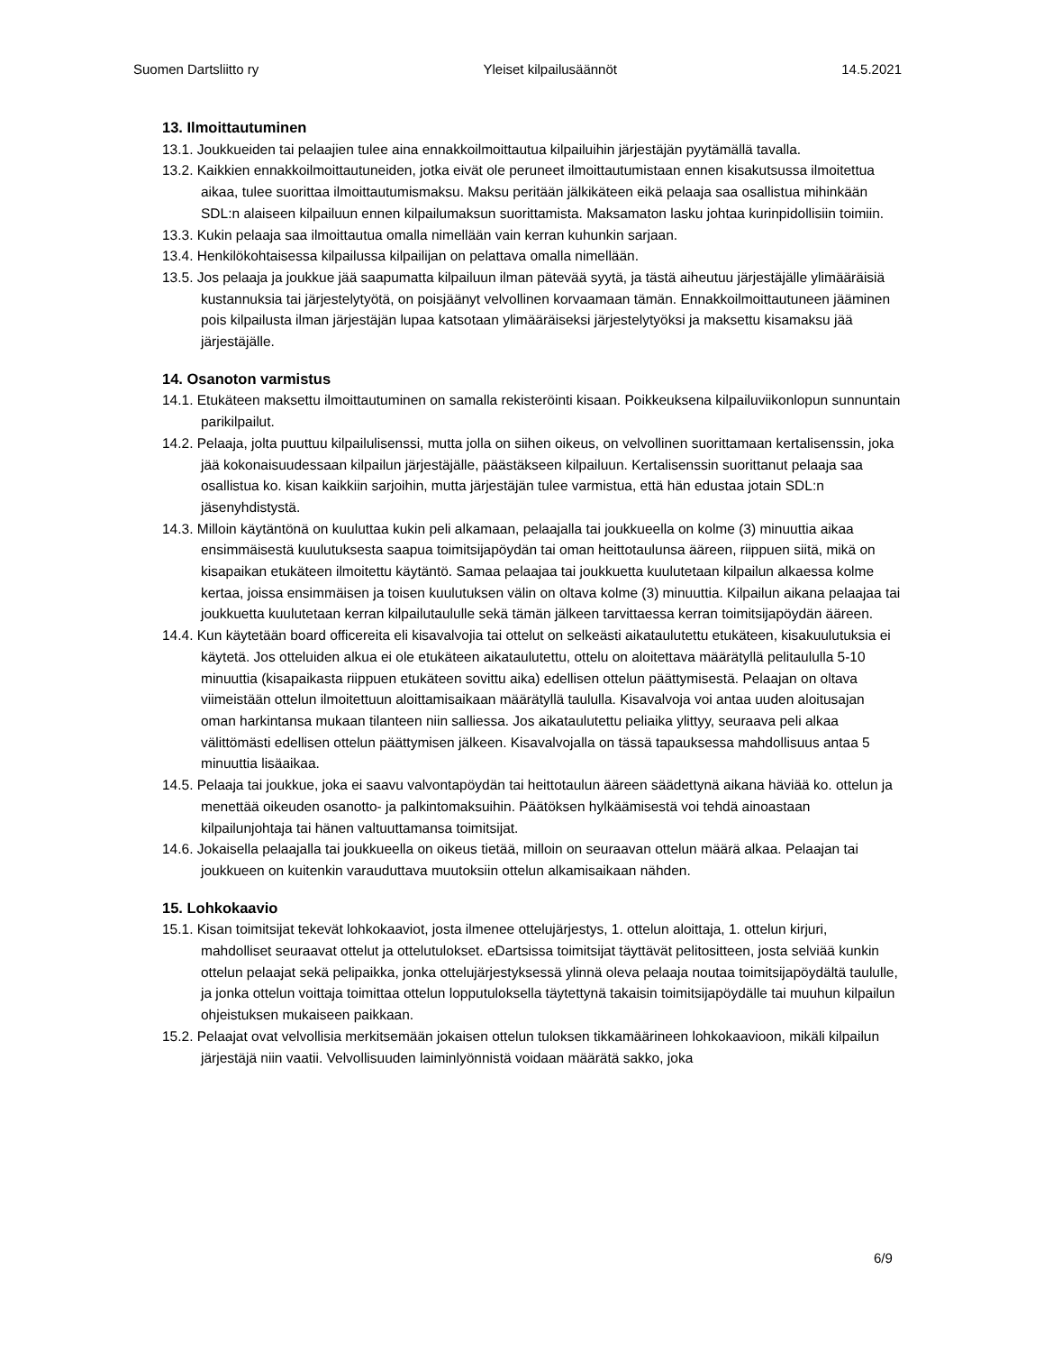Suomen Dartsliitto ry Yleiset kilpailusäännöt 14.5.2021
13. Ilmoittautuminen
13.1. Joukkueiden tai pelaajien tulee aina ennakkoilmoittautua kilpailuihin järjestäjän pyytämällä tavalla.
13.2. Kaikkien ennakkoilmoittautuneiden, jotka eivät ole peruneet ilmoittautumistaan ennen kisakutsussa ilmoitettua aikaa, tulee suorittaa ilmoittautumismaksu. Maksu peritään jälkikäteen eikä pelaaja saa osallistua mihinkään SDL:n alaiseen kilpailuun ennen kilpailumaksun suorittamista. Maksamaton lasku johtaa kurinpidollisiin toimiin.
13.3. Kukin pelaaja saa ilmoittautua omalla nimellään vain kerran kuhunkin sarjaan.
13.4. Henkilökohtaisessa kilpailussa kilpailijan on pelattava omalla nimellään.
13.5. Jos pelaaja ja joukkue jää saapumatta kilpailuun ilman pätevää syytä, ja tästä aiheutuu järjestäjälle ylimääräisiä kustannuksia tai järjestelytyötä, on poisjäänyt velvollinen korvaamaan tämän. Ennakkoilmoittautuneen jääminen pois kilpailusta ilman järjestäjän lupaa katsotaan ylimääräiseksi järjestelytyöksi ja maksettu kisamaksu jää järjestäjälle.
14. Osanoton varmistus
14.1. Etukäteen maksettu ilmoittautuminen on samalla rekisteröinti kisaan. Poikkeuksena kilpailuviikonlopun sunnuntain parikilpailut.
14.2. Pelaaja, jolta puuttuu kilpailulisenssi, mutta jolla on siihen oikeus, on velvollinen suorittamaan kertalisenssin, joka jää kokonaisuudessaan kilpailun järjestäjälle, päästäkseen kilpailuun. Kertalisenssin suorittanut pelaaja saa osallistua ko. kisan kaikkiin sarjoihin, mutta järjestäjän tulee varmistua, että hän edustaa jotain SDL:n jäsenyhdistystä.
14.3. Milloin käytäntönä on kuuluttaa kukin peli alkamaan, pelaajalla tai joukkueella on kolme (3) minuuttia aikaa ensimmäisestä kuulutuksesta saapua toimitsijapöydän tai oman heittotaulunsa ääreen, riippuen siitä, mikä on kisapaikan etukäteen ilmoitettu käytäntö. Samaa pelaajaa tai joukkuetta kuulutetaan kilpailun alkaessa kolme kertaa, joissa ensimmäisen ja toisen kuulutuksen välin on oltava kolme (3) minuuttia. Kilpailun aikana pelaajaa tai joukkuetta kuulutetaan kerran kilpailutaululle sekä tämän jälkeen tarvittaessa kerran toimitsijapöydän ääreen.
14.4. Kun käytetään board officereita eli kisavalvojia tai ottelut on selkeästi aikataulutettu etukäteen, kisakuulutuksia ei käytetä. Jos otteluiden alkua ei ole etukäteen aikataulutettu, ottelu on aloitettava määrätyllä pelitaululla 5-10 minuuttia (kisapaikasta riippuen etukäteen sovittu aika) edellisen ottelun päättymisestä. Pelaajan on oltava viimeistään ottelun ilmoitettuun aloittamisaikaan määrätyllä taululla. Kisavalvoja voi antaa uuden aloitusajan oman harkintansa mukaan tilanteen niin salliessa. Jos aikataulutettu peliaika ylittyy, seuraava peli alkaa välittömästi edellisen ottelun päättymisen jälkeen. Kisavalvojalla on tässä tapauksessa mahdollisuus antaa 5 minuuttia lisäaikaa.
14.5. Pelaaja tai joukkue, joka ei saavu valvontapöydän tai heittotaulun ääreen säädettynä aikana häviää ko. ottelun ja menettää oikeuden osanotto- ja palkintomaksuihin. Päätöksen hylkäämisestä voi tehdä ainoastaan kilpailunjohtaja tai hänen valtuuttamansa toimitsijat.
14.6. Jokaisella pelaajalla tai joukkueella on oikeus tietää, milloin on seuraavan ottelun määrä alkaa. Pelaajan tai joukkueen on kuitenkin varauduttava muutoksiin ottelun alkamisaikaan nähden.
15. Lohkokaavio
15.1. Kisan toimitsijat tekevät lohkokaaviot, josta ilmenee ottelujärjestys, 1. ottelun aloittaja, 1. ottelun kirjuri, mahdolliset seuraavat ottelut ja ottelutulokset. eDartsissa toimitsijat täyttävät pelitositteen, josta selviää kunkin ottelun pelaajat sekä pelipaikka, jonka ottelujärjestyksessä ylinnä oleva pelaaja noutaa toimitsijapöydältä taululle, ja jonka ottelun voittaja toimittaa ottelun lopputuloksella täytettynä takaisin toimitsijapöydälle tai muuhun kilpailun ohjeistuksen mukaiseen paikkaan.
15.2. Pelaajat ovat velvollisia merkitsemään jokaisen ottelun tuloksen tikkamäärineen lohkokaavioon, mikäli kilpailun järjestäjä niin vaatii. Velvollisuuden laiminlyönnistä voidaan määrätä sakko, joka
6/9